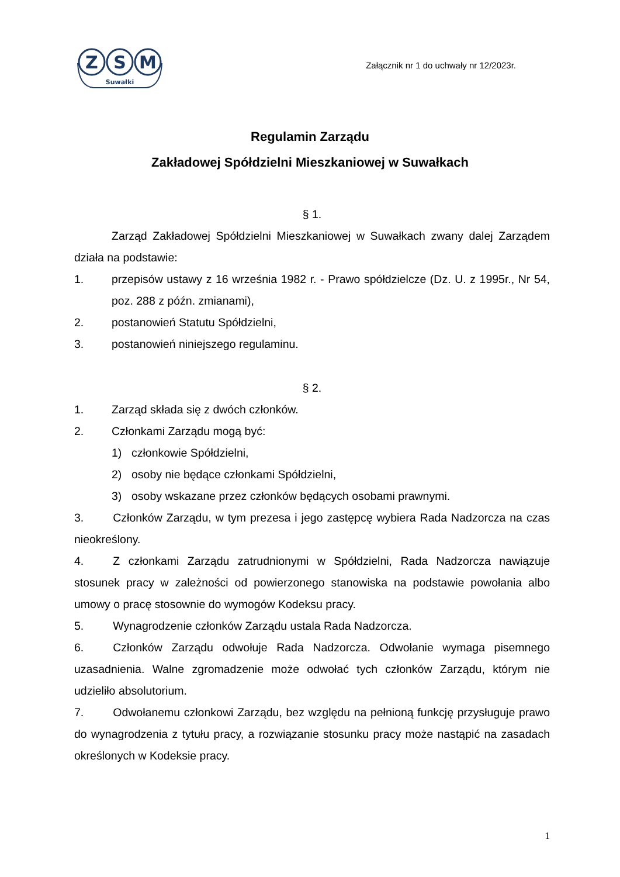Z
S
M
Suwałki
Załącznik nr 1 do uchwały nr 12/2023r.
Regulamin Zarządu
Zakładowej Spółdzielni Mieszkaniowej w Suwałkach
§ 1.
Zarząd Zakładowej Spółdzielni Mieszkaniowej w Suwałkach zwany dalej Zarządem działa na podstawie:
1. przepisów ustawy z 16 września 1982 r. - Prawo spółdzielcze (Dz. U. z 1995r., Nr 54, poz. 288 z późn. zmianami),
2. postanowień Statutu Spółdzielni,
3. postanowień niniejszego regulaminu.
§ 2.
1. Zarząd składa się z dwóch członków.
2. Członkami Zarządu mogą być:
1) członkowie Spółdzielni,
2) osoby nie będące członkami Spółdzielni,
3) osoby wskazane przez członków będących osobami prawnymi.
3. Członków Zarządu, w tym prezesa i jego zastępcę wybiera Rada Nadzorcza na czas nieokreślony.
4. Z członkami Zarządu zatrudnionymi w Spółdzielni, Rada Nadzorcza nawiązuje stosunek pracy w zależności od powierzonego stanowiska na podstawie powołania albo umowy o pracę stosownie do wymogów Kodeksu pracy.
5. Wynagrodzenie członków Zarządu ustala Rada Nadzorcza.
6. Członków Zarządu odwołuje Rada Nadzorcza. Odwołanie wymaga pisemnego uzasadnienia. Walne zgromadzenie może odwołać tych członków Zarządu, którym nie udzieliło absolutorium.
7. Odwołanemu członkowi Zarządu, bez względu na pełnioną funkcję przysługuje prawo do wynagrodzenia z tytułu pracy, a rozwiązanie stosunku pracy może nastąpić na zasadach określonych w Kodeksie pracy.
1